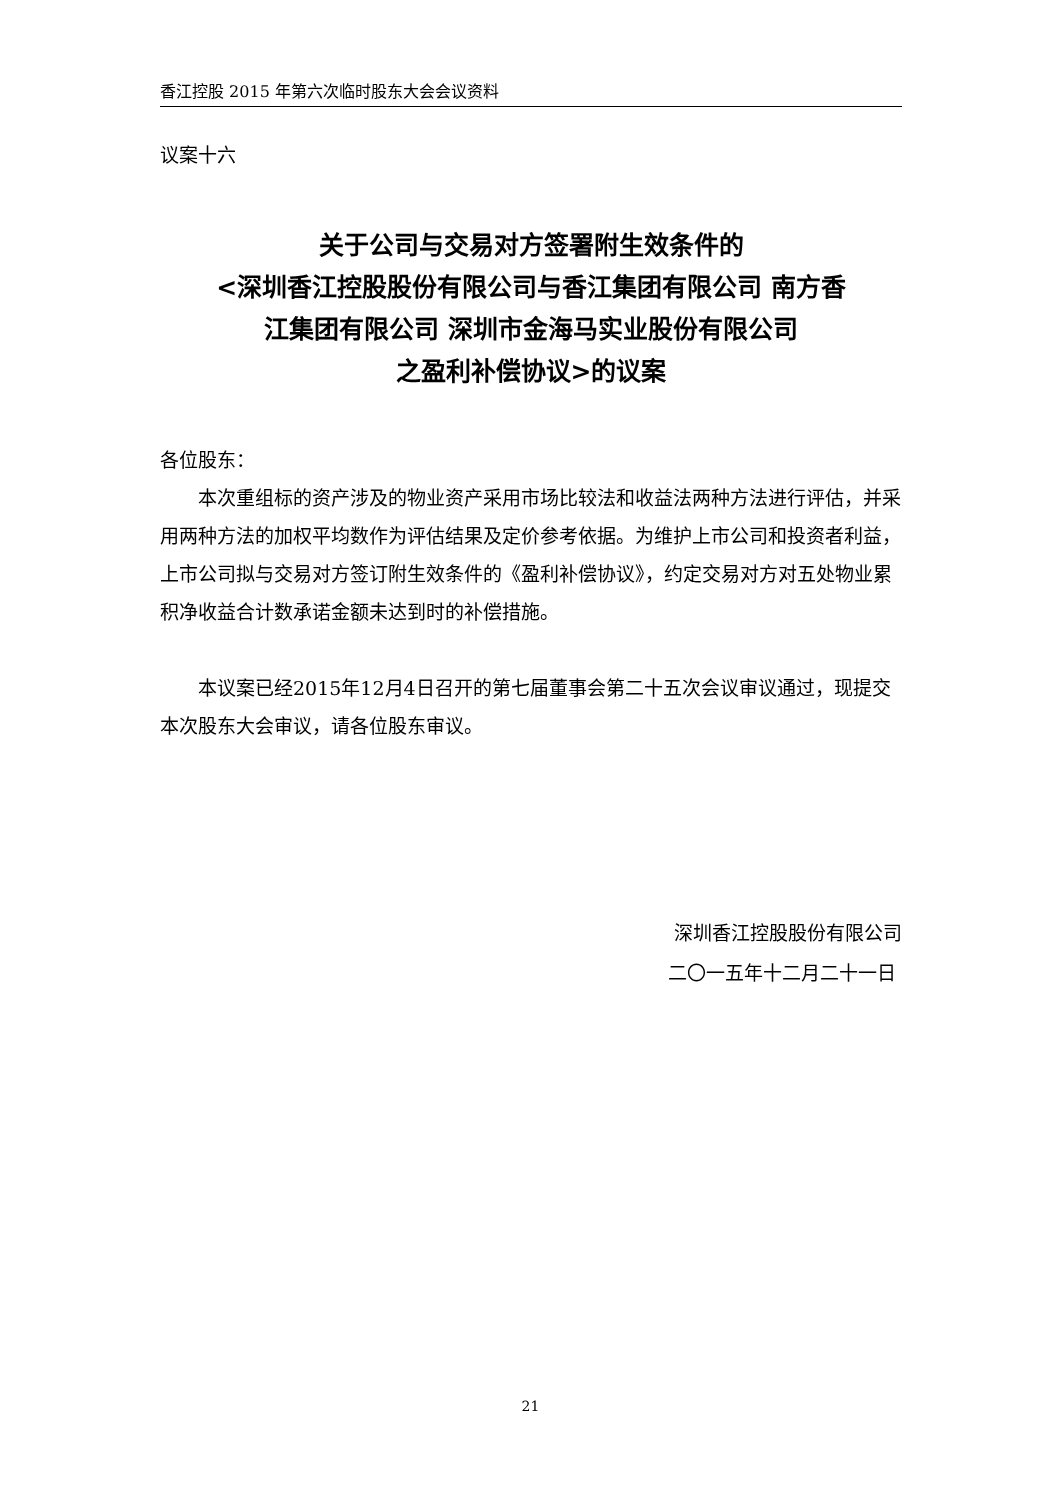香江控股 2015 年第六次临时股东大会会议资料
议案十六
关于公司与交易对方签署附生效条件的
<深圳香江控股股份有限公司与香江集团有限公司 南方香
江集团有限公司 深圳市金海马实业股份有限公司
之盈利补偿协议>的议案
各位股东：
本次重组标的资产涉及的物业资产采用市场比较法和收益法两种方法进行评估，并采用两种方法的加权平均数作为评估结果及定价参考依据。为维护上市公司和投资者利益，上市公司拟与交易对方签订附生效条件的《盈利补偿协议》，约定交易对方对五处物业累积净收益合计数承诺金额未达到时的补偿措施。
本议案已经2015年12月4日召开的第七届董事会第二十五次会议审议通过，现提交本次股东大会审议，请各位股东审议。
深圳香江控股股份有限公司
二〇一五年十二月二十一日
21